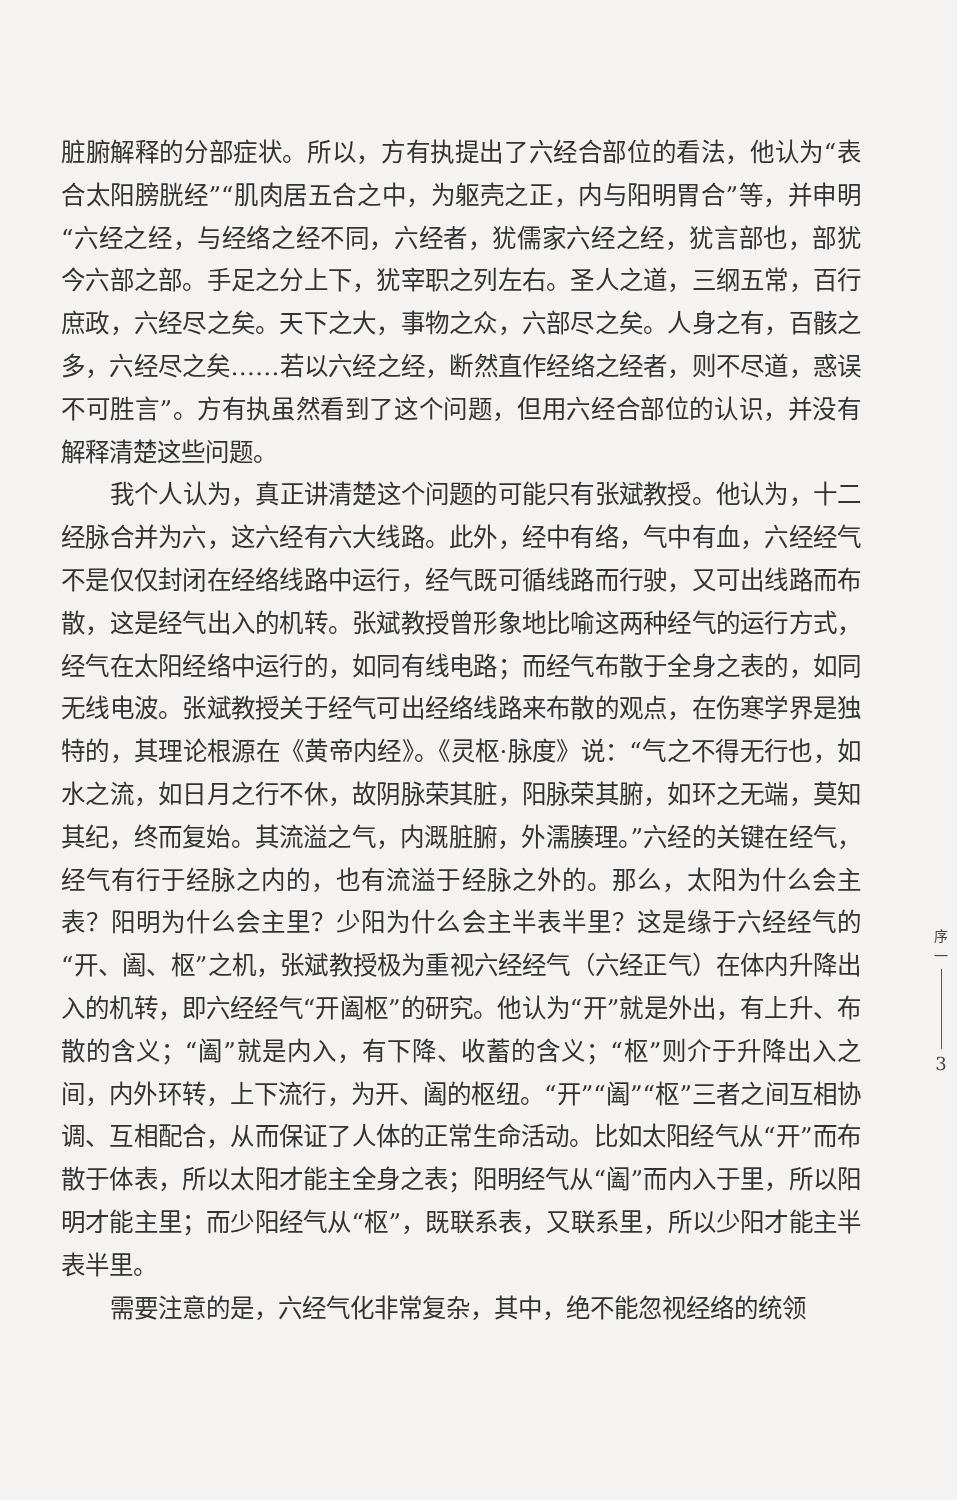脏腑解释的分部症状。所以，方有执提出了六经合部位的看法，他认为“表合太阳膀胱经”“肌肉居五合之中，为躯壳之正，内与阳明胃合”等，并申明“六经之经，与经络之经不同，六经者，犹儒家六经之经，犹言部也，部犹今六部之部。手足之分上下，犹宰职之列左右。圣人之道，三纲五常，百行庶政，六经尽之矣。天下之大，事物之众，六部尽之矣。人身之有，百骸之多，六经尽之矣……若以六经之经，断然直作经络之经者，则不尽道，惑误不可胜言”。方有执虽然看到了这个问题，但用六经合部位的认识，并没有解释清楚这些问题。
我个人认为，真正讲清楚这个问题的可能只有张斌教授。他认为，十二经脉合并为六，这六经有六大线路。此外，经中有络，气中有血，六经经气不是仅仅封闭在经络线路中运行，经气既可循线路而行驶，又可出线路而布散，这是经气出入的机转。张斌教授曾形象地比喻这两种经气的运行方式，经气在太阳经络中运行的，如同有线电路；而经气布散于全身之表的，如同无线电波。张斌教授关于经气可出经络线路来布散的观点，在伤寒学界是独特的，其理论根源在《黄帝内经》。《灵枢·脉度》说：“气之不得无行也，如水之流，如日月之行不休，故阴脉荣其脏，阳脉荣其腑，如环之无端，莫知其纪，终而复始。其流溢之气，内溉脏腑，外濡腠理。”六经的关键在经气，经气有行于经脉之内的，也有流溢于经脉之外的。那么，太阳为什么会主表？阳明为什么会主里？少阳为什么会主半表半里？这是缘于六经经气的“开、阖、枢”之机，张斌教授极为重视六经经气（六经正气）在体内升降出入的机转，即六经经气“开阖枢”的研究。他认为“开”就是外出，有上升、布散的含义；“阖”就是内入，有下降、收蓄的含义；“枢”则介于升降出入之间，内外环转，上下流行，为开、阖的枢纽。“开”“阖”“枢”三者之间互相协调、互相配合，从而保证了人体的正常生命活动。比如太阳经气从“开”而布散于体表，所以太阳才能主全身之表；阳明经气从“阖”而内入于里，所以阳明才能主里；而少阳经气从“枢”，既联系表，又联系里，所以少阳才能主半表半里。
需要注意的是，六经气化非常复杂，其中，绝不能忽视经络的统领
序
一
3